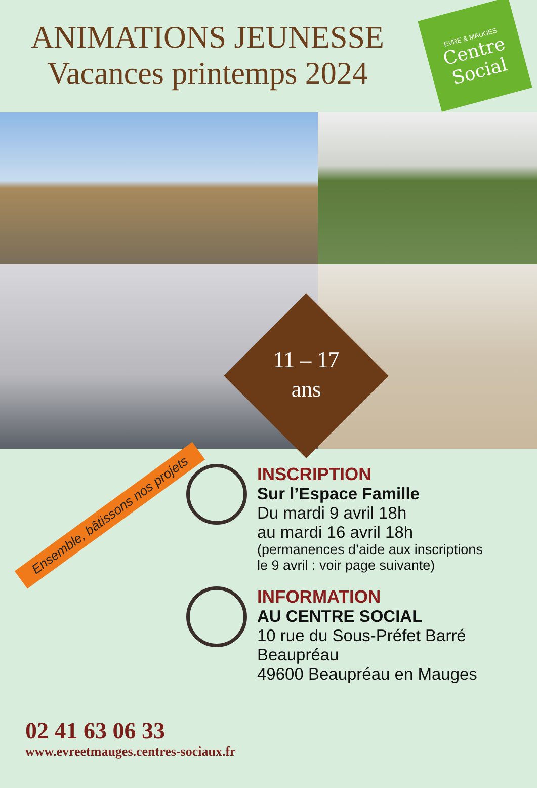ANIMATIONS JEUNESSE
Vacances printemps 2024
EVRE & MAUGES
Centre Social
11 – 17
ans
Ensemble, bâtissons nos projets
02 41 63 06 33
www.evreetmauges.centres-sociaux.fr
INSCRIPTION
Sur l’Espace Famille
Du mardi 9 avril 18h
au mardi 16 avril 18h
(permanences d’aide aux inscriptions
le 9 avril : voir page suivante)
INFORMATION
AU CENTRE SOCIAL
10 rue du Sous-Préfet Barré
Beaupréau
49600 Beaupréau en Mauges